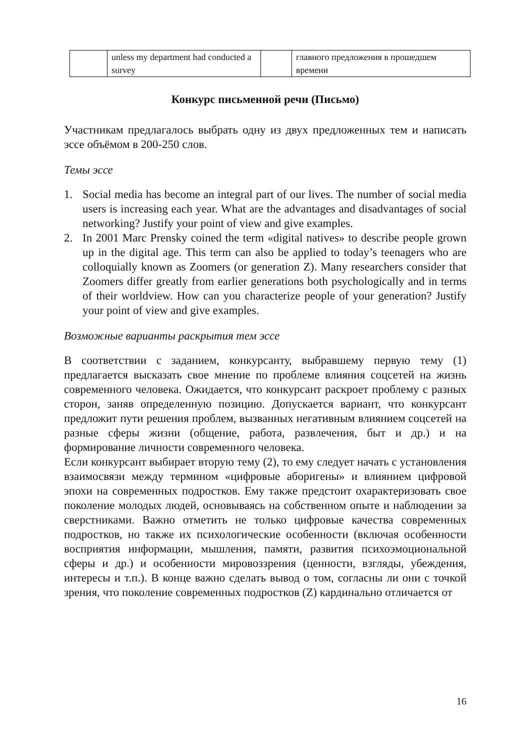| | unless my department had conducted a survey | | главного предложения в прошедшем времени |
Конкурс письменной речи (Письмо)
Участникам предлагалось выбрать одну из двух предложенных тем и написать эссе объёмом в 200-250 слов.
Темы эссе
1. Social media has become an integral part of our lives. The number of social media users is increasing each year. What are the advantages and disadvantages of social networking? Justify your point of view and give examples.
2. In 2001 Marc Prensky coined the term «digital natives» to describe people grown up in the digital age. This term can also be applied to today’s teenagers who are colloquially known as Zoomers (or generation Z). Many researchers consider that Zoomers differ greatly from earlier generations both psychologically and in terms of their worldview. How can you characterize people of your generation? Justify your point of view and give examples.
Возможные варианты раскрытия тем эссе
В соответствии с заданием, конкурсанту, выбравшему первую тему (1) предлагается высказать свое мнение по проблеме влияния соцсетей на жизнь современного человека. Ожидается, что конкурсант раскроет проблему с разных сторон, заняв определенную позицию. Допускается вариант, что конкурсант предложит пути решения проблем, вызванных негативным влиянием соцсетей на разные сферы жизни (общение, работа, развлечения, быт и др.) и на формирование личности современного человека.
Если конкурсант выбирает вторую тему (2), то ему следует начать с установления взаимосвязи между термином «цифровые аборигены» и влиянием цифровой эпохи на современных подростков. Ему также предстоит охарактеризовать свое поколение молодых людей, основываясь на собственном опыте и наблюдении за сверстниками. Важно отметить не только цифровые качества современных подростков, но также их психологические особенности (включая особенности восприятия информации, мышления, памяти, развития психоэмоциональной сферы и др.) и особенности мировоззрения (ценности, взгляды, убеждения, интересы и т.п.). В конце важно сделать вывод о том, согласны ли они с точкой зрения, что поколение современных подростков (Z) кардинально отличается от
16